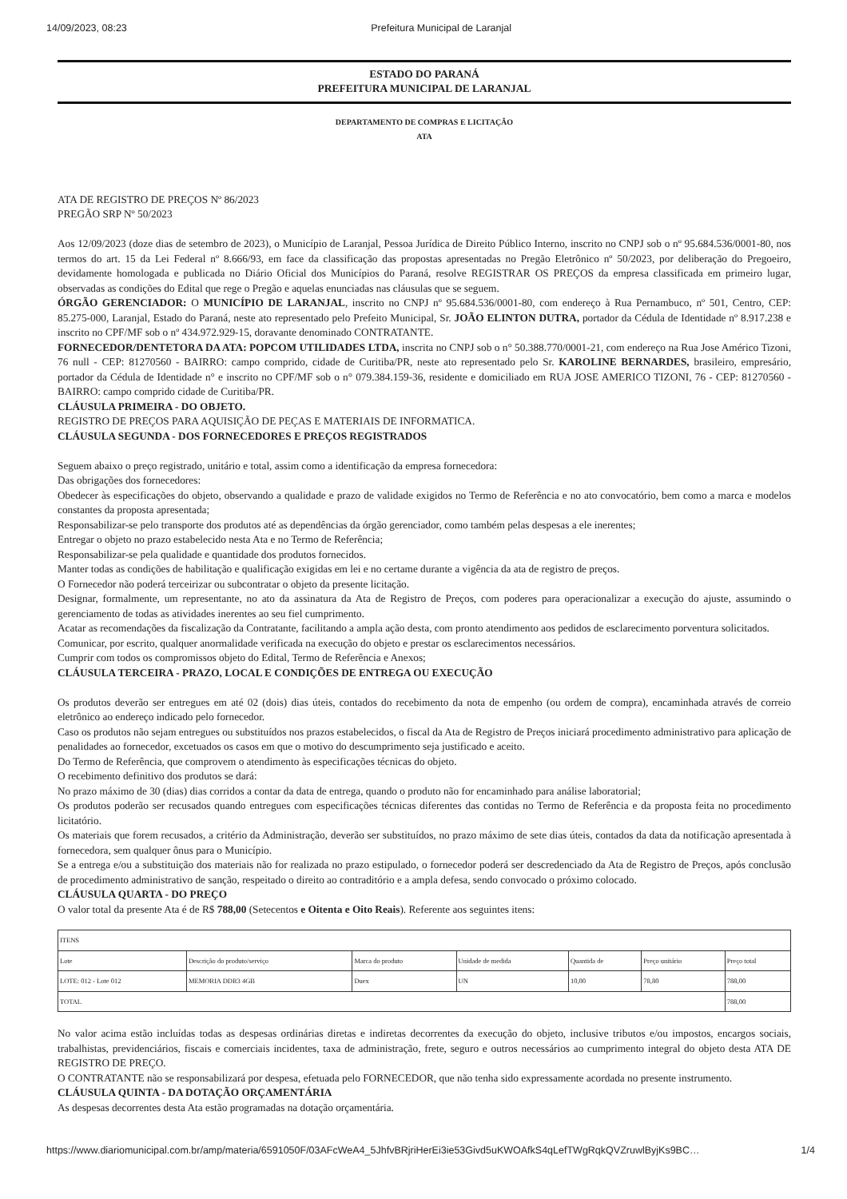14/09/2023, 08:23 Prefeitura Municipal de Laranjal
ESTADO DO PARANÁ
PREFEITURA MUNICIPAL DE LARANJAL
DEPARTAMENTO DE COMPRAS E LICITAÇÃO
ATA
ATA DE REGISTRO DE PREÇOS Nº 86/2023
PREGÃO SRP Nº 50/2023
Aos 12/09/2023 (doze dias de setembro de 2023), o Município de Laranjal, Pessoa Jurídica de Direito Público Interno, inscrito no CNPJ sob o nº 95.684.536/0001-80, nos termos do art. 15 da Lei Federal nº 8.666/93, em face da classificação das propostas apresentadas no Pregão Eletrônico nº 50/2023, por deliberação do Pregoeiro, devidamente homologada e publicada no Diário Oficial dos Municípios do Paraná, resolve REGISTRAR OS PREÇOS da empresa classificada em primeiro lugar, observadas as condições do Edital que rege o Pregão e aquelas enunciadas nas cláusulas que se seguem.
ÓRGÃO GERENCIADOR: O MUNICÍPIO DE LARANJAL, inscrito no CNPJ nº 95.684.536/0001-80, com endereço à Rua Pernambuco, nº 501, Centro, CEP: 85.275-000, Laranjal, Estado do Paraná, neste ato representado pelo Prefeito Municipal, Sr. JOÃO ELINTON DUTRA, portador da Cédula de Identidade nº 8.917.238 e inscrito no CPF/MF sob o nº 434.972.929-15, doravante denominado CONTRATANTE.
FORNECEDOR/DENTETORA DA ATA: POPCOM UTILIDADES LTDA, inscrita no CNPJ sob o n° 50.388.770/0001-21, com endereço na Rua Jose Américo Tizoni, 76 null - CEP: 81270560 - BAIRRO: campo comprido, cidade de Curitiba/PR, neste ato representado pelo Sr. KAROLINE BERNARDES, brasileiro, empresário, portador da Cédula de Identidade n° e inscrito no CPF/MF sob o n° 079.384.159-36, residente e domiciliado em RUA JOSE AMERICO TIZONI, 76 - CEP: 81270560 - BAIRRO: campo comprido cidade de Curitiba/PR.
CLÁUSULA PRIMEIRA - DO OBJETO.
REGISTRO DE PREÇOS PARA AQUISIÇÃO DE PEÇAS E MATERIAIS DE INFORMATICA.
CLÁUSULA SEGUNDA - DOS FORNECEDORES E PREÇOS REGISTRADOS
Seguem abaixo o preço registrado, unitário e total, assim como a identificação da empresa fornecedora:
Das obrigações dos fornecedores:
Obedecer às especificações do objeto, observando a qualidade e prazo de validade exigidos no Termo de Referência e no ato convocatório, bem como a marca e modelos constantes da proposta apresentada;
Responsabilizar-se pelo transporte dos produtos até as dependências da órgão gerenciador, como também pelas despesas a ele inerentes;
Entregar o objeto no prazo estabelecido nesta Ata e no Termo de Referência;
Responsabilizar-se pela qualidade e quantidade dos produtos fornecidos.
Manter todas as condições de habilitação e qualificação exigidas em lei e no certame durante a vigência da ata de registro de preços.
O Fornecedor não poderá terceirizar ou subcontratar o objeto da presente licitação.
Designar, formalmente, um representante, no ato da assinatura da Ata de Registro de Preços, com poderes para operacionalizar a execução do ajuste, assumindo o gerenciamento de todas as atividades inerentes ao seu fiel cumprimento.
Acatar as recomendações da fiscalização da Contratante, facilitando a ampla ação desta, com pronto atendimento aos pedidos de esclarecimento porventura solicitados.
Comunicar, por escrito, qualquer anormalidade verificada na execução do objeto e prestar os esclarecimentos necessários.
Cumprir com todos os compromissos objeto do Edital, Termo de Referência e Anexos;
CLÁUSULA TERCEIRA - PRAZO, LOCAL E CONDIÇÕES DE ENTREGA OU EXECUÇÃO
Os produtos deverão ser entregues em até 02 (dois) dias úteis, contados do recebimento da nota de empenho (ou ordem de compra), encaminhada através de correio eletrônico ao endereço indicado pelo fornecedor.
Caso os produtos não sejam entregues ou substituídos nos prazos estabelecidos, o fiscal da Ata de Registro de Preços iniciará procedimento administrativo para aplicação de penalidades ao fornecedor, excetuados os casos em que o motivo do descumprimento seja justificado e aceito.
Do Termo de Referência, que comprovem o atendimento às especificações técnicas do objeto.
O recebimento definitivo dos produtos se dará:
No prazo máximo de 30 (dias) dias corridos a contar da data de entrega, quando o produto não for encaminhado para análise laboratorial;
Os produtos poderão ser recusados quando entregues com especificações técnicas diferentes das contidas no Termo de Referência e da proposta feita no procedimento licitatório.
Os materiais que forem recusados, a critério da Administração, deverão ser substituídos, no prazo máximo de sete dias úteis, contados da data da notificação apresentada à fornecedora, sem qualquer ônus para o Município.
Se a entrega e/ou a substituição dos materiais não for realizada no prazo estipulado, o fornecedor poderá ser descredenciado da Ata de Registro de Preços, após conclusão de procedimento administrativo de sanção, respeitado o direito ao contraditório e a ampla defesa, sendo convocado o próximo colocado.
CLÁUSULA QUARTA - DO PREÇO
O valor total da presente Ata é de R$ 788,00 (Setecentos e Oitenta e Oito Reais). Referente aos seguintes itens:
| ITENS | | | | | | |
| Lote | Descrição do produto/serviço | Marca do produto | Unidade de medida | Quantida de | Preço unitário | Preço total |
| LOTE: 012 - Lote 012 | MEMORIA DDR3 4GB | Duex | UN | 10,00 | 78,80 | 788,00 |
| TOTAL | | | | | | 788,00 |
No valor acima estão incluídas todas as despesas ordinárias diretas e indiretas decorrentes da execução do objeto, inclusive tributos e/ou impostos, encargos sociais, trabalhistas, previdenciários, fiscais e comerciais incidentes, taxa de administração, frete, seguro e outros necessários ao cumprimento integral do objeto desta ATA DE REGISTRO DE PREÇO.
O CONTRATANTE não se responsabilizará por despesa, efetuada pelo FORNECEDOR, que não tenha sido expressamente acordada no presente instrumento.
CLÁUSULA QUINTA - DA DOTAÇÃO ORÇAMENTÁRIA
As despesas decorrentes desta Ata estão programadas na dotação orçamentária.
https://www.diariomunicipal.com.br/amp/materia/6591050F/03AFcWeA4_5JhfvBRjriHerEi3ie53Givd5uKWOAfkS4qLefTWgRqkQVZruwlByjKs9BC… 1/4